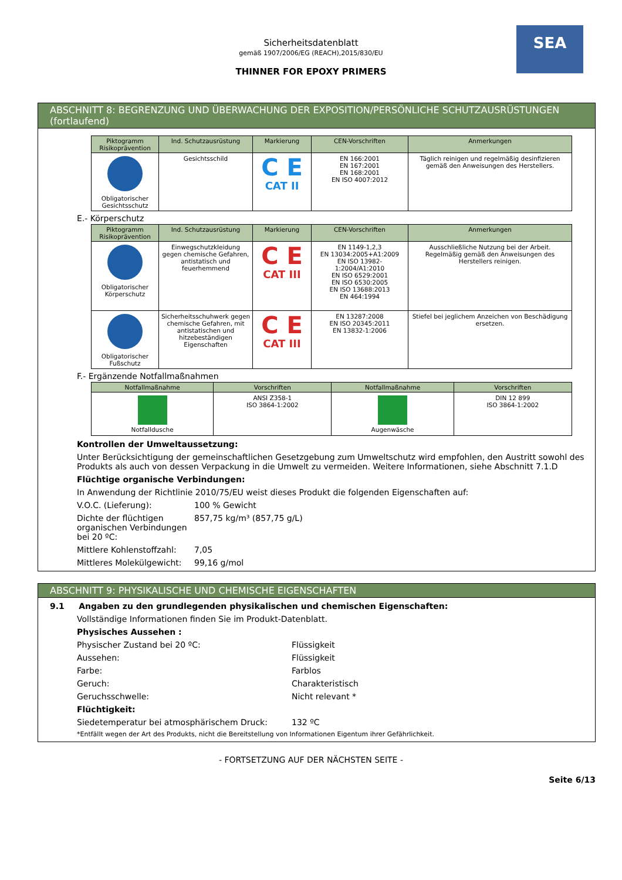SEA
Sicherheitsdatenblatt
gemäß 1907/2006/EG (REACH),2015/830/EU
THINNER FOR EPOXY PRIMERS
ABSCHNITT 8: BEGRENZUNG UND ÜBERWACHUNG DER EXPOSITION/PERSÖNLICHE SCHUTZAUSRÜSTUNGEN (fortlaufend)
| Piktogramm Risikoprävention | Ind. Schutzausrüstung | Markierung | CEN-Vorschriften | Anmerkungen |
| --- | --- | --- | --- | --- |
| Obligatorischer Gesichtsschutz | Gesichtsschild | C E CAT II | EN 166:2001 EN 167:2001 EN 168:2001 EN ISO 4007:2012 | Täglich reinigen und regelmäßig desinfizieren gemäß den Anweisungen des Herstellers. |
E.- Körperschutz
| Piktogramm Risikoprävention | Ind. Schutzausrüstung | Markierung | CEN-Vorschriften | Anmerkungen |
| --- | --- | --- | --- | --- |
| Obligatorischer Körperschutz | Einwegschutzkleidung gegen chemische Gefahren, antistatisch und feuerhemmend | C E CAT III | EN 1149-1,2,3 EN 13034:2005+A1:2009 EN ISO 13982-1:2004/A1:2010 EN ISO 6529:2001 EN ISO 6530:2005 EN ISO 13688:2013 EN 464:1994 | Ausschließliche Nutzung bei der Arbeit. Regelmäßig gemäß den Anweisungen des Herstellers reinigen. |
| Obligatorischer Fußschutz | Sicherheitsschuhwerk gegen chemische Gefahren, mit antistatischen und hitzebeständigen Eigenschaften | C E CAT III | EN 13287:2008 EN ISO 20345:2011 EN 13832-1:2006 | Stiefel bei jeglichem Anzeichen von Beschädigung ersetzen. |
F.- Ergänzende Notfallmaßnahmen
| Notfallmaßnahme | Vorschriften | Notfallmaßnahme | Vorschriften |
| --- | --- | --- | --- |
| Notfalldusche | ANSI Z358-1 ISO 3864-1:2002 | Augenwäsche | DIN 12 899 ISO 3864-1:2002 |
Kontrollen der Umweltaussetzung:
Unter Berücksichtigung der gemeinschaftlichen Gesetzgebung zum Umweltschutz wird empfohlen, den Austritt sowohl des Produkts als auch von dessen Verpackung in die Umwelt zu vermeiden. Weitere Informationen, siehe Abschnitt 7.1.D
Flüchtige organische Verbindungen:
In Anwendung der Richtlinie 2010/75/EU weist dieses Produkt die folgenden Eigenschaften auf:
V.O.C. (Lieferung): 100 % Gewicht
Dichte der flüchtigen organischen Verbindungen bei 20 ºC:
857,75 kg/m³ (857,75 g/L)
Mittlere Kohlenstoffzahl:
7,05
Mittleres Molekülgewicht:
99,16 g/mol
ABSCHNITT 9: PHYSIKALISCHE UND CHEMISCHE EIGENSCHAFTEN
9.1 Angaben zu den grundlegenden physikalischen und chemischen Eigenschaften:
Vollständige Informationen finden Sie im Produkt-Datenblatt.
Physisches Aussehen :
Physischer Zustand bei 20 ºC: Flüssigkeit
Aussehen: Flüssigkeit
Farbe: Farblos
Geruch: Charakteristisch
Geruchsschwelle: Nicht relevant *
Flüchtigkeit:
Siedetemperatur bei atmosphärischem Druck: 132 ºC
*Entfällt wegen der Art des Produkts, nicht die Bereitstellung von Informationen Eigentum ihrer Gefährlichkeit.
- FORTSETZUNG AUF DER NÄCHSTEN SEITE -
Seite 6/13